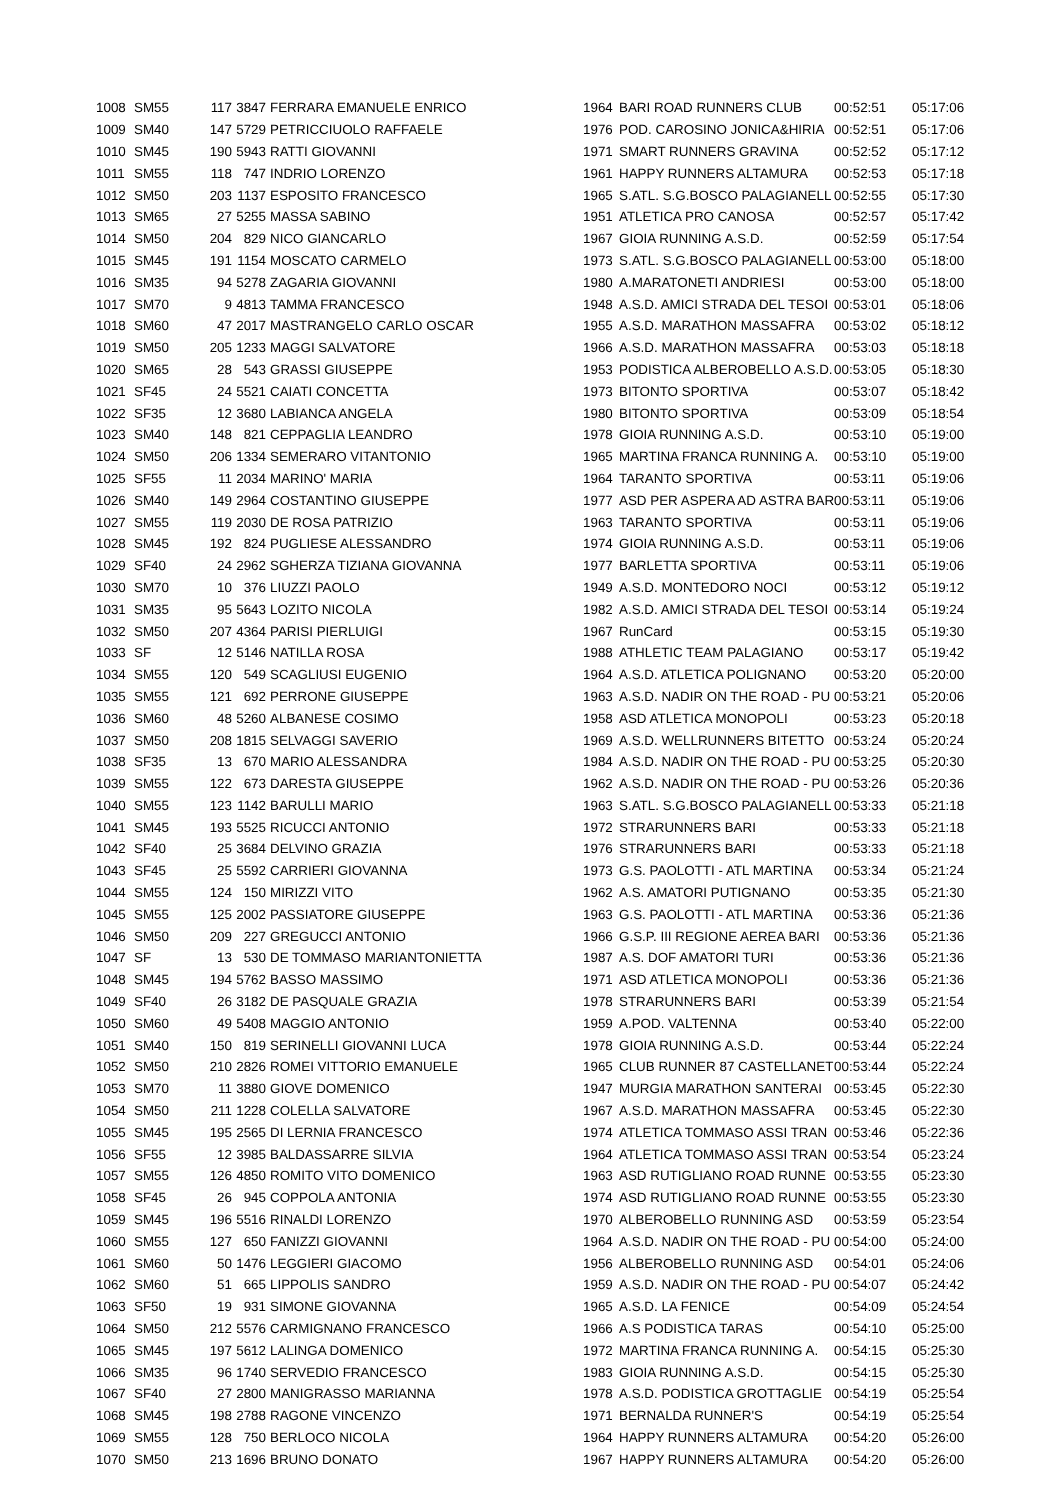| 1008 | SM55 | 117 | 3847 | FERRARA EMANUELE ENRICO | 1964 | BARI ROAD RUNNERS CLUB | 00:52:51 | 05:17:06 |
| 1009 | SM40 | 147 | 5729 | PETRICCIUOLO RAFFAELE | 1976 | POD. CAROSINO JONICA&HIRIA | 00:52:51 | 05:17:06 |
| 1010 | SM45 | 190 | 5943 | RATTI GIOVANNI | 1971 | SMART RUNNERS GRAVINA | 00:52:52 | 05:17:12 |
| 1011 | SM55 | 118 | 747 | INDRIO LORENZO | 1961 | HAPPY RUNNERS ALTAMURA | 00:52:53 | 05:17:18 |
| 1012 | SM50 | 203 | 1137 | ESPOSITO FRANCESCO | 1965 | S.ATL. S.G.BOSCO PALAGIANELL | 00:52:55 | 05:17:30 |
| 1013 | SM65 | 27 | 5255 | MASSA SABINO | 1951 | ATLETICA PRO CANOSA | 00:52:57 | 05:17:42 |
| 1014 | SM50 | 204 | 829 | NICO GIANCARLO | 1967 | GIOIA RUNNING A.S.D. | 00:52:59 | 05:17:54 |
| 1015 | SM45 | 191 | 1154 | MOSCATO CARMELO | 1973 | S.ATL. S.G.BOSCO PALAGIANELL | 00:53:00 | 05:18:00 |
| 1016 | SM35 | 94 | 5278 | ZAGARIA GIOVANNI | 1980 | A.MARATONETI ANDRIESI | 00:53:00 | 05:18:00 |
| 1017 | SM70 | 9 | 4813 | TAMMA FRANCESCO | 1948 | A.S.D. AMICI STRADA DEL TESOI | 00:53:01 | 05:18:06 |
| 1018 | SM60 | 47 | 2017 | MASTRANGELO CARLO OSCAR | 1955 | A.S.D. MARATHON MASSAFRA | 00:53:02 | 05:18:12 |
| 1019 | SM50 | 205 | 1233 | MAGGI SALVATORE | 1966 | A.S.D. MARATHON MASSAFRA | 00:53:03 | 05:18:18 |
| 1020 | SM65 | 28 | 543 | GRASSI GIUSEPPE | 1953 | PODISTICA ALBEROBELLO A.S.D. | 00:53:05 | 05:18:30 |
| 1021 | SF45 | 24 | 5521 | CAIATI CONCETTA | 1973 | BITONTO SPORTIVA | 00:53:07 | 05:18:42 |
| 1022 | SF35 | 12 | 3680 | LABIANCA ANGELA | 1980 | BITONTO SPORTIVA | 00:53:09 | 05:18:54 |
| 1023 | SM40 | 148 | 821 | CEPPAGLIA LEANDRO | 1978 | GIOIA RUNNING A.S.D. | 00:53:10 | 05:19:00 |
| 1024 | SM50 | 206 | 1334 | SEMERARO VITANTONIO | 1965 | MARTINA FRANCA RUNNING A. | 00:53:10 | 05:19:00 |
| 1025 | SF55 | 11 | 2034 | MARINO' MARIA | 1964 | TARANTO SPORTIVA | 00:53:11 | 05:19:06 |
| 1026 | SM40 | 149 | 2964 | COSTANTINO GIUSEPPE | 1977 | ASD PER ASPERA AD ASTRA BAR | 00:53:11 | 05:19:06 |
| 1027 | SM55 | 119 | 2030 | DE ROSA PATRIZIO | 1963 | TARANTO SPORTIVA | 00:53:11 | 05:19:06 |
| 1028 | SM45 | 192 | 824 | PUGLIESE ALESSANDRO | 1974 | GIOIA RUNNING A.S.D. | 00:53:11 | 05:19:06 |
| 1029 | SF40 | 24 | 2962 | SGHERZA TIZIANA GIOVANNA | 1977 | BARLETTA SPORTIVA | 00:53:11 | 05:19:06 |
| 1030 | SM70 | 10 | 376 | LIUZZI PAOLO | 1949 | A.S.D. MONTEDORO NOCI | 00:53:12 | 05:19:12 |
| 1031 | SM35 | 95 | 5643 | LOZITO NICOLA | 1982 | A.S.D. AMICI STRADA DEL TESOI | 00:53:14 | 05:19:24 |
| 1032 | SM50 | 207 | 4364 | PARISI PIERLUIGI | 1967 | RunCard | 00:53:15 | 05:19:30 |
| 1033 | SF | 12 | 5146 | NATILLA ROSA | 1988 | ATHLETIC TEAM PALAGIANO | 00:53:17 | 05:19:42 |
| 1034 | SM55 | 120 | 549 | SCAGLIUSI EUGENIO | 1964 | A.S.D. ATLETICA POLIGNANO | 00:53:20 | 05:20:00 |
| 1035 | SM55 | 121 | 692 | PERRONE GIUSEPPE | 1963 | A.S.D. NADIR ON THE ROAD - PU | 00:53:21 | 05:20:06 |
| 1036 | SM60 | 48 | 5260 | ALBANESE COSIMO | 1958 | ASD ATLETICA MONOPOLI | 00:53:23 | 05:20:18 |
| 1037 | SM50 | 208 | 1815 | SELVAGGI SAVERIO | 1969 | A.S.D. WELLRUNNERS BITETTO | 00:53:24 | 05:20:24 |
| 1038 | SF35 | 13 | 670 | MARIO ALESSANDRA | 1984 | A.S.D. NADIR ON THE ROAD - PU | 00:53:25 | 05:20:30 |
| 1039 | SM55 | 122 | 673 | DARESTA GIUSEPPE | 1962 | A.S.D. NADIR ON THE ROAD - PU | 00:53:26 | 05:20:36 |
| 1040 | SM55 | 123 | 1142 | BARULLI MARIO | 1963 | S.ATL. S.G.BOSCO PALAGIANELL | 00:53:33 | 05:21:18 |
| 1041 | SM45 | 193 | 5525 | RICUCCI ANTONIO | 1972 | STRARUNNERS BARI | 00:53:33 | 05:21:18 |
| 1042 | SF40 | 25 | 3684 | DELVINO GRAZIA | 1976 | STRARUNNERS BARI | 00:53:33 | 05:21:18 |
| 1043 | SF45 | 25 | 5592 | CARRIERI GIOVANNA | 1973 | G.S. PAOLOTTI - ATL MARTINA | 00:53:34 | 05:21:24 |
| 1044 | SM55 | 124 | 150 | MIRIZZI VITO | 1962 | A.S. AMATORI PUTIGNANO | 00:53:35 | 05:21:30 |
| 1045 | SM55 | 125 | 2002 | PASSIATORE GIUSEPPE | 1963 | G.S. PAOLOTTI - ATL MARTINA | 00:53:36 | 05:21:36 |
| 1046 | SM50 | 209 | 227 | GREGUCCI ANTONIO | 1966 | G.S.P. III REGIONE AEREA BARI | 00:53:36 | 05:21:36 |
| 1047 | SF | 13 | 530 | DE TOMMASO MARIANTONIETTA | 1987 | A.S. DOF AMATORI TURI | 00:53:36 | 05:21:36 |
| 1048 | SM45 | 194 | 5762 | BASSO MASSIMO | 1971 | ASD ATLETICA MONOPOLI | 00:53:36 | 05:21:36 |
| 1049 | SF40 | 26 | 3182 | DE PASQUALE GRAZIA | 1978 | STRARUNNERS BARI | 00:53:39 | 05:21:54 |
| 1050 | SM60 | 49 | 5408 | MAGGIO ANTONIO | 1959 | A.POD. VALTENNA | 00:53:40 | 05:22:00 |
| 1051 | SM40 | 150 | 819 | SERINELLI GIOVANNI LUCA | 1978 | GIOIA RUNNING A.S.D. | 00:53:44 | 05:22:24 |
| 1052 | SM50 | 210 | 2826 | ROMEI VITTORIO EMANUELE | 1965 | CLUB RUNNER 87 CASTELLANET | 00:53:44 | 05:22:24 |
| 1053 | SM70 | 11 | 3880 | GIOVE DOMENICO | 1947 | MURGIA MARATHON SANTERAI | 00:53:45 | 05:22:30 |
| 1054 | SM50 | 211 | 1228 | COLELLA SALVATORE | 1967 | A.S.D. MARATHON MASSAFRA | 00:53:45 | 05:22:30 |
| 1055 | SM45 | 195 | 2565 | DI LERNIA FRANCESCO | 1974 | ATLETICA TOMMASO ASSI TRAN | 00:53:46 | 05:22:36 |
| 1056 | SF55 | 12 | 3985 | BALDASSARRE SILVIA | 1964 | ATLETICA TOMMASO ASSI TRAN | 00:53:54 | 05:23:24 |
| 1057 | SM55 | 126 | 4850 | ROMITO VITO DOMENICO | 1963 | ASD RUTIGLIANO ROAD RUNNE | 00:53:55 | 05:23:30 |
| 1058 | SF45 | 26 | 945 | COPPOLA ANTONIA | 1974 | ASD RUTIGLIANO ROAD RUNNE | 00:53:55 | 05:23:30 |
| 1059 | SM45 | 196 | 5516 | RINALDI LORENZO | 1970 | ALBEROBELLO RUNNING ASD | 00:53:59 | 05:23:54 |
| 1060 | SM55 | 127 | 650 | FANIZZI GIOVANNI | 1964 | A.S.D. NADIR ON THE ROAD - PU | 00:54:00 | 05:24:00 |
| 1061 | SM60 | 50 | 1476 | LEGGIERI GIACOMO | 1956 | ALBEROBELLO RUNNING ASD | 00:54:01 | 05:24:06 |
| 1062 | SM60 | 51 | 665 | LIPPOLIS SANDRO | 1959 | A.S.D. NADIR ON THE ROAD - PU | 00:54:07 | 05:24:42 |
| 1063 | SF50 | 19 | 931 | SIMONE GIOVANNA | 1965 | A.S.D. LA FENICE | 00:54:09 | 05:24:54 |
| 1064 | SM50 | 212 | 5576 | CARMIGNANO FRANCESCO | 1966 | A.S PODISTICA TARAS | 00:54:10 | 05:25:00 |
| 1065 | SM45 | 197 | 5612 | LALINGA DOMENICO | 1972 | MARTINA FRANCA RUNNING A. | 00:54:15 | 05:25:30 |
| 1066 | SM35 | 96 | 1740 | SERVEDIO FRANCESCO | 1983 | GIOIA RUNNING A.S.D. | 00:54:15 | 05:25:30 |
| 1067 | SF40 | 27 | 2800 | MANIGRASSO MARIANNA | 1978 | A.S.D. PODISTICA GROTTAGLIE | 00:54:19 | 05:25:54 |
| 1068 | SM45 | 198 | 2788 | RAGONE VINCENZO | 1971 | BERNALDA RUNNER'S | 00:54:19 | 05:25:54 |
| 1069 | SM55 | 128 | 750 | BERLOCO NICOLA | 1964 | HAPPY RUNNERS ALTAMURA | 00:54:20 | 05:26:00 |
| 1070 | SM50 | 213 | 1696 | BRUNO DONATO | 1967 | HAPPY RUNNERS ALTAMURA | 00:54:20 | 05:26:00 |